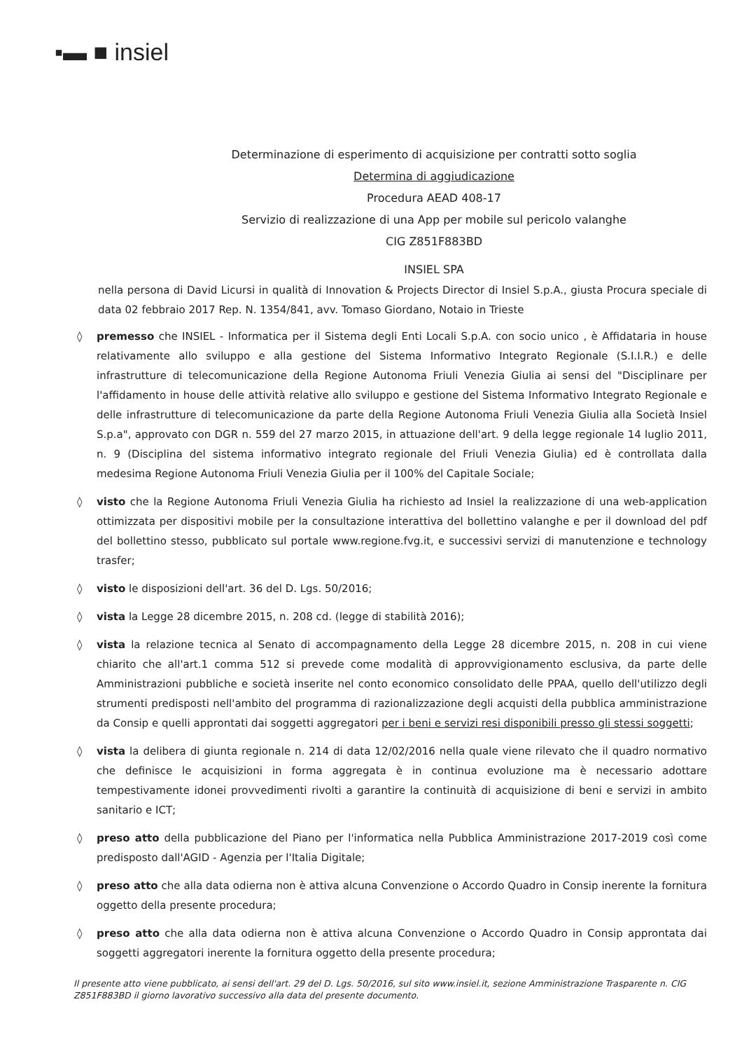▪▬ ■ insiel
Determinazione di esperimento di acquisizione per contratti sotto soglia
Determina di aggiudicazione
Procedura AEAD 408-17
Servizio di realizzazione di una App per mobile sul pericolo valanghe
CIG Z851F883BD
INSIEL SPA
nella persona di David Licursi in qualità di Innovation & Projects Director di Insiel S.p.A., giusta Procura speciale di data 02 febbraio 2017 Rep. N. 1354/841, avv. Tomaso Giordano, Notaio in Trieste
◊ premesso che INSIEL - Informatica per il Sistema degli Enti Locali S.p.A. con socio unico , è Affidataria in house relativamente allo sviluppo e alla gestione del Sistema Informativo Integrato Regionale (S.I.I.R.) e delle infrastrutture di telecomunicazione della Regione Autonoma Friuli Venezia Giulia ai sensi del "Disciplinare per l'affidamento in house delle attività relative allo sviluppo e gestione del Sistema Informativo Integrato Regionale e delle infrastrutture di telecomunicazione da parte della Regione Autonoma Friuli Venezia Giulia alla Società Insiel S.p.a", approvato con DGR n. 559 del 27 marzo 2015, in attuazione dell'art. 9 della legge regionale 14 luglio 2011, n. 9 (Disciplina del sistema informativo integrato regionale del Friuli Venezia Giulia) ed è controllata dalla medesima Regione Autonoma Friuli Venezia Giulia per il 100% del Capitale Sociale;
◊ visto che la Regione Autonoma Friuli Venezia Giulia ha richiesto ad Insiel la realizzazione di una web-application ottimizzata per dispositivi mobile per la consultazione interattiva del bollettino valanghe e per il download del pdf del bollettino stesso, pubblicato sul portale www.regione.fvg.it, e successivi servizi di manutenzione e technology trasfer;
◊ visto le disposizioni dell'art. 36 del D. Lgs. 50/2016;
◊ vista la Legge 28 dicembre 2015, n. 208 cd. (legge di stabilità 2016);
◊ vista la relazione tecnica al Senato di accompagnamento della Legge 28 dicembre 2015, n. 208 in cui viene chiarito che all'art.1 comma 512 si prevede come modalità di approvvigionamento esclusiva, da parte delle Amministrazioni pubbliche e società inserite nel conto economico consolidato delle PPAA, quello dell'utilizzo degli strumenti predisposti nell'ambito del programma di razionalizzazione degli acquisti della pubblica amministrazione da Consip e quelli approntati dai soggetti aggregatori per i beni e servizi resi disponibili presso gli stessi soggetti;
◊ vista la delibera di giunta regionale n. 214 di data 12/02/2016 nella quale viene rilevato che il quadro normativo che definisce le acquisizioni in forma aggregata è in continua evoluzione ma è necessario adottare tempestivamente idonei provvedimenti rivolti a garantire la continuità di acquisizione di beni e servizi in ambito sanitario e ICT;
◊ preso atto della pubblicazione del Piano per l'informatica nella Pubblica Amministrazione 2017-2019 così come predisposto dall'AGID - Agenzia per l'Italia Digitale;
◊ preso atto che alla data odierna non è attiva alcuna Convenzione o Accordo Quadro in Consip inerente la fornitura oggetto della presente procedura;
◊ preso atto che alla data odierna non è attiva alcuna Convenzione o Accordo Quadro in Consip approntata dai soggetti aggregatori inerente la fornitura oggetto della presente procedura;
Il presente atto viene pubblicato, ai sensi dell'art. 29 del D. Lgs. 50/2016, sul sito www.insiel.it, sezione Amministrazione Trasparente n. CIG Z851F883BD il giorno lavorativo successivo alla data del presente documento.